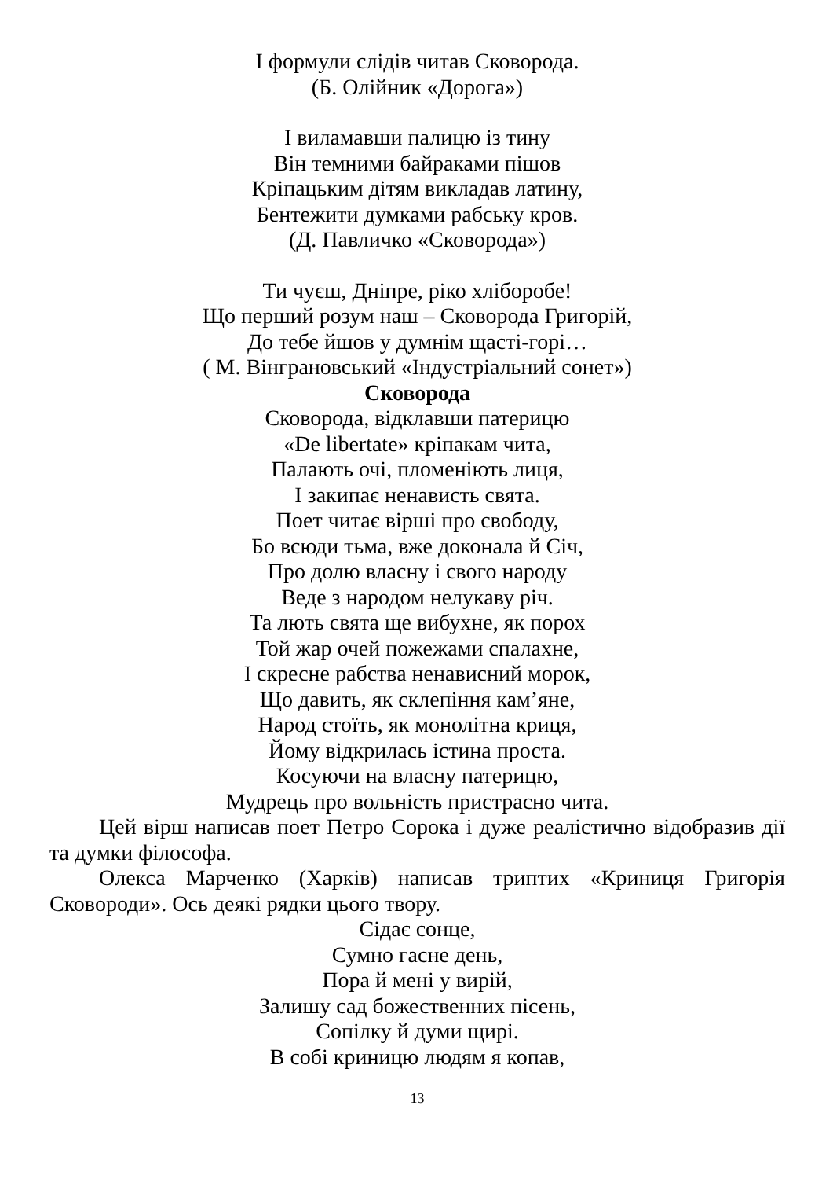І формули слідів читав Сковорода.
(Б. Олійник «Дорога»)
І виламавши палицю із тину
Він темними байраками пішов
Кріпацьким дітям викладав латину,
Бентежити думками рабську кров.
(Д. Павличко «Сковорода»)
Ти чуєш, Дніпре, ріко хліборобе!
Що перший розум наш – Сковорода Григорій,
До тебе йшов у думнім щасті-горі…
( М. Вінграновський «Індустріальний сонет»)
Сковорода
Сковорода, відклавши патерицю
«De libertate» кріпакам чита,
Палають очі, пломеніють лиця,
І закипає ненависть свята.
Поет читає вірші про свободу,
Бо всюди тьма, вже доконала й Січ,
Про долю власну і свого народу
Веде з народом нелукаву річ.
Та лють свята ще вибухне, як порох
Той жар очей пожежами спалахне,
І скресне рабства ненависний морок,
Що давить, як склепіння кам’яне,
Народ стоїть, як монолітна криця,
Йому відкрилась істина проста.
Косуючи на власну патерицю,
Мудрець про вольність пристрасно чита.
Цей вірш написав поет Петро Сорока і дуже реалістично відобразив дії та думки філософа.
Олекса Марченко (Харків) написав триптих «Криниця Григорія Сковороди». Ось деякі рядки цього твору.
Сідає сонце,
Сумно гасне день,
Пора й мені у вирій,
Залишу сад божественних пісень,
Сопілку й думи щирі.
В собі криницю людям я копав,
13